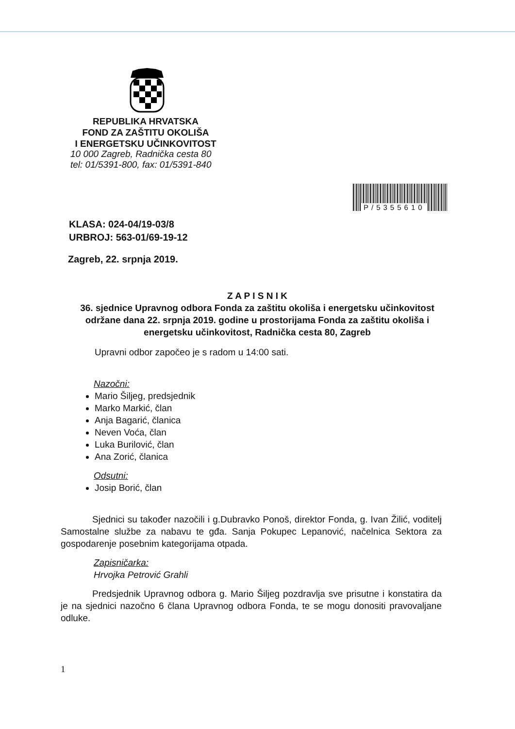REPUBLIKA HRVATSKA
FOND ZA ZAŠTITU OKOLIŠA
I ENERGETSKU UČINKOVITOST
10 000 Zagreb, Radnička cesta 80
tel: 01/5391-800, fax: 01/5391-840
P/5355610
KLASA: 024-04/19-03/8
URBROJ: 563-01/69-19-12
Zagreb, 22. srpnja 2019.
Z A P I S N I K
36. sjednice Upravnog odbora Fonda za zaštitu okoliša i energetsku učinkovitost održane dana 22. srpnja 2019. godine u prostorijama Fonda za zaštitu okoliša i energetsku učinkovitost, Radnička cesta 80, Zagreb
Upravni odbor započeo je s radom u 14:00 sati.
Nazočni:
Mario Šiljeg, predsjednik
Marko Markić, član
Anja Bagarić, članica
Neven Voća, član
Luka Burilović, član
Ana Zorić, članica
Odsutni:
Josip Borić, član
Sjednici su također nazočili i g.Dubravko Ponoš, direktor Fonda, g. Ivan Žilić, voditelj Samostalne službe za nabavu te gđa. Sanja Pokupec Lepanović, načelnica Sektora za gospodarenje posebnim kategorijama otpada.
Zapisničarka:
Hrvojka Petrović Grahli
Predsjednik Upravnog odbora g. Mario Šiljeg pozdravlja sve prisutne i konstatira da je na sjednici nazočno 6 člana Upravnog odbora Fonda, te se mogu donositi pravovaljane odluke.
1